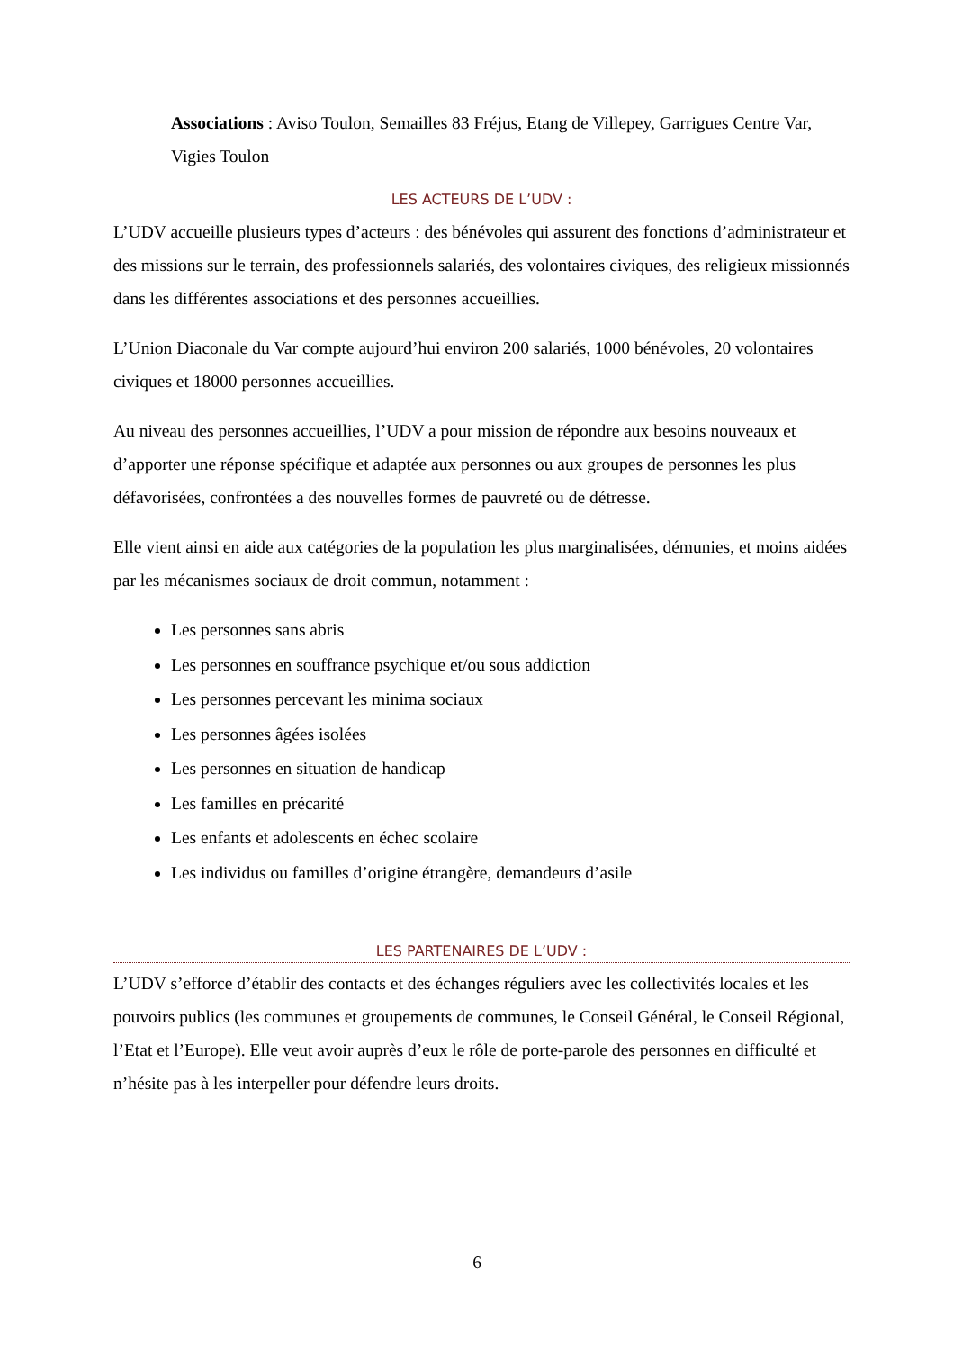Associations : Aviso Toulon, Semailles 83 Fréjus, Etang de Villepey, Garrigues Centre Var, Vigies Toulon
LES ACTEURS DE L’UDV :
L’UDV accueille plusieurs types d’acteurs : des bénévoles qui assurent des fonctions d’administrateur et des missions sur le terrain, des professionnels salariés, des volontaires civiques, des religieux missionnés dans les différentes associations et des personnes accueillies.
L’Union Diaconale du Var compte aujourd’hui environ 200 salariés, 1000 bénévoles, 20 volontaires civiques et 18000 personnes accueillies.
Au niveau des personnes accueillies, l’UDV a pour mission de répondre aux besoins nouveaux et d’apporter une réponse spécifique et adaptée aux personnes ou aux groupes de personnes les plus défavorisées, confrontées a des nouvelles formes de pauvreté ou de détresse.
Elle vient ainsi en aide aux catégories de la population les plus marginalisées, démunies, et moins aidées par les mécanismes sociaux de droit commun, notamment :
Les personnes sans abris
Les personnes en souffrance psychique et/ou sous addiction
Les personnes percevant les minima sociaux
Les personnes âgées isolées
Les personnes en situation de handicap
Les familles en précarité
Les enfants et adolescents en échec scolaire
Les individus ou familles d’origine étrangère, demandeurs d’asile
LES PARTENAIRES DE L’UDV :
L’UDV s’efforce d’établir des contacts et des échanges réguliers avec les collectivités locales et les pouvoirs publics (les communes et groupements de communes, le Conseil Général, le Conseil Régional, l’Etat et l’Europe). Elle veut avoir auprès d’eux le rôle de porte-parole des personnes en difficulté et n’hésite pas à les interpeller pour défendre leurs droits.
6